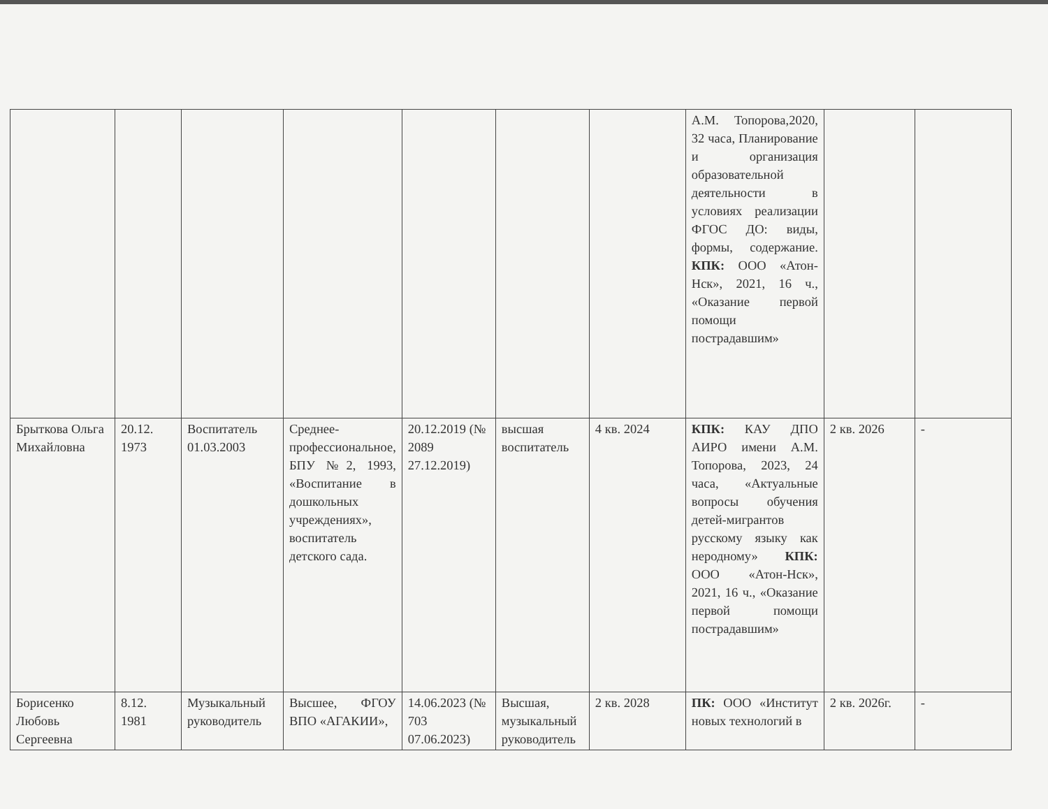| | | | | | | | А.М. Топорова,2020, 32 часа, Планирование и организация образовательной деятельности в условиях реализации ФГОС ДО: виды, формы, содержание. КПК: ООО «Атон-Нск», 2021, 16 ч., «Оказание первой помощи пострадавшим» | | |
| Брыткова Ольга Михайловна | 20.12. 1973 | Воспитатель 01.03.2003 | Среднее-профессиональное, БПУ №2, 1993, «Воспитание в дошкольных учреждениях», воспитатель детского сада. | 20.12.2019 (№ 2089 27.12.2019) | высшая воспитатель | 4 кв. 2024 | КПК: КАУ ДПО АИРО имени А.М. Топорова, 2023, 24 часа, «Актуальные вопросы обучения детей-мигрантов русскому языку как неродному» КПК: ООО «Атон-Нск», 2021, 16 ч., «Оказание первой помощи пострадавшим» | 2 кв. 2026 | - |
| Борисенко Любовь Сергеевна | 8.12. 1981 | Музыкальный руководитель | Высшее, ФГОУ ВПО «АГАКИИ», | 14.06.2023 (№ 703 07.06.2023) | Высшая, музыкальный руководитель | 2 кв. 2028 | ПК: ООО «Институт новых технологий в | 2 кв. 2026г. | - |